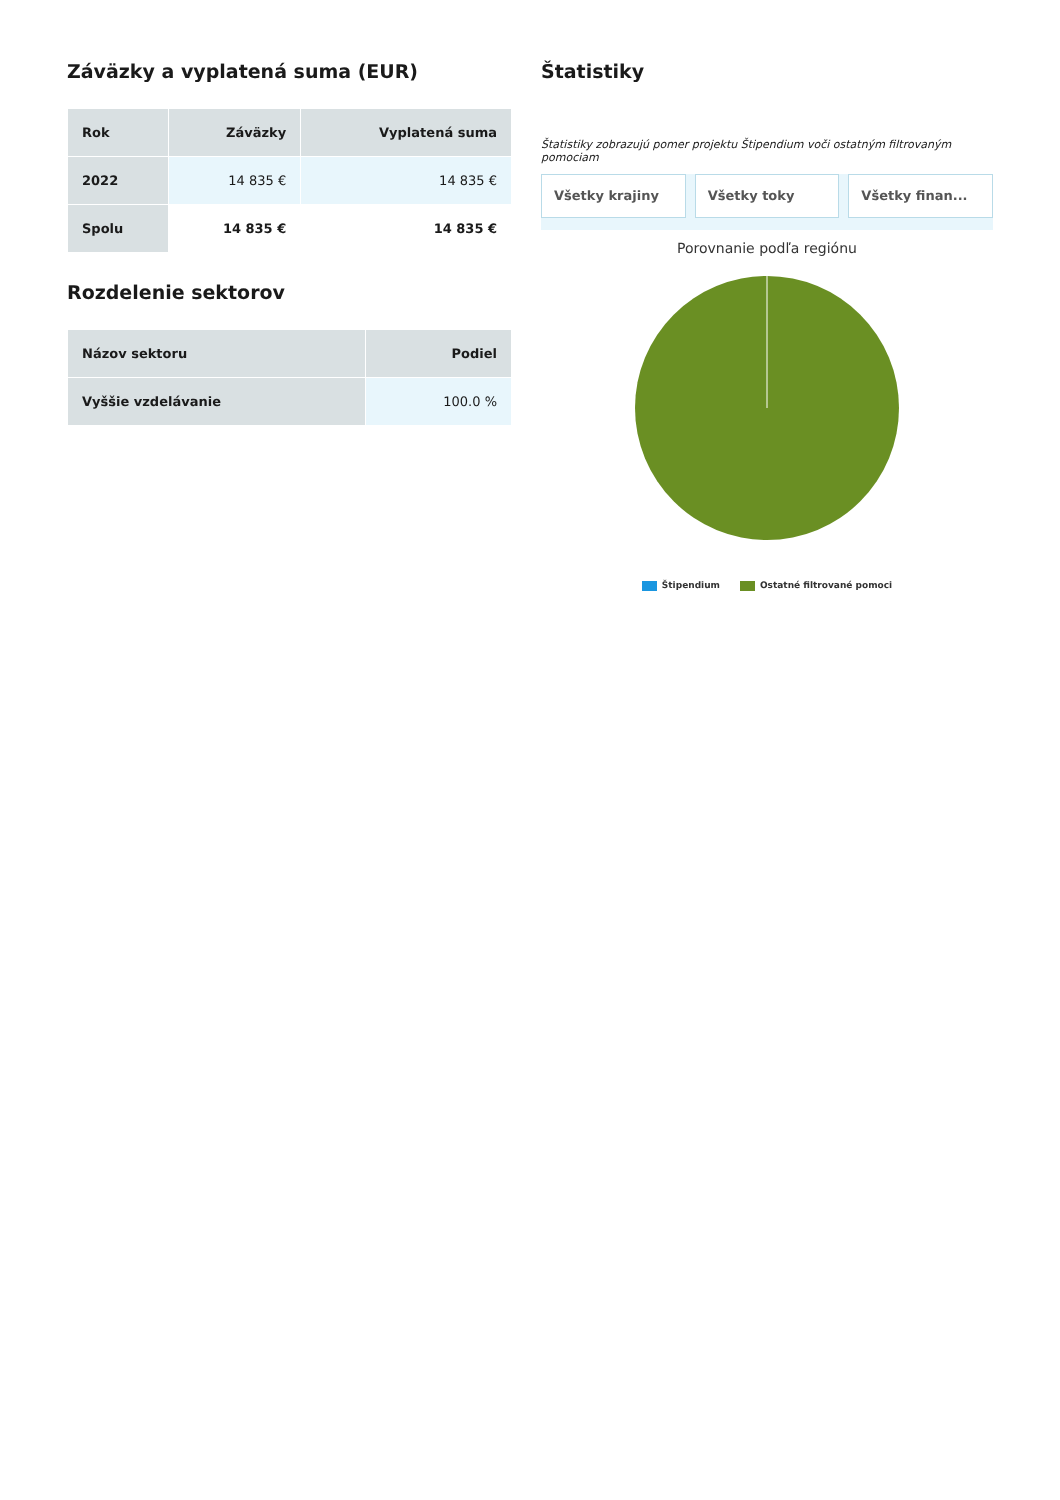Záväzky a vyplatená suma (EUR)
| Rok | Záväzky | Vyplatená suma |
| --- | --- | --- |
| 2022 | 14 835 € | 14 835 € |
| Spolu | 14 835 € | 14 835 € |
Rozdelenie sektorov
| Názov sektoru | Podiel |
| --- | --- |
| Vyššie vzdelávanie | 100.0 % |
Štatistiky
Štatistiky zobrazujú pomer projektu Štipendium voči ostatným filtrovaným pomociam
Všetky krajiny Všetky toky Všetky finan...
Porovnanie podľa regiónu
Štipendium Ostatné filtrované pomoci